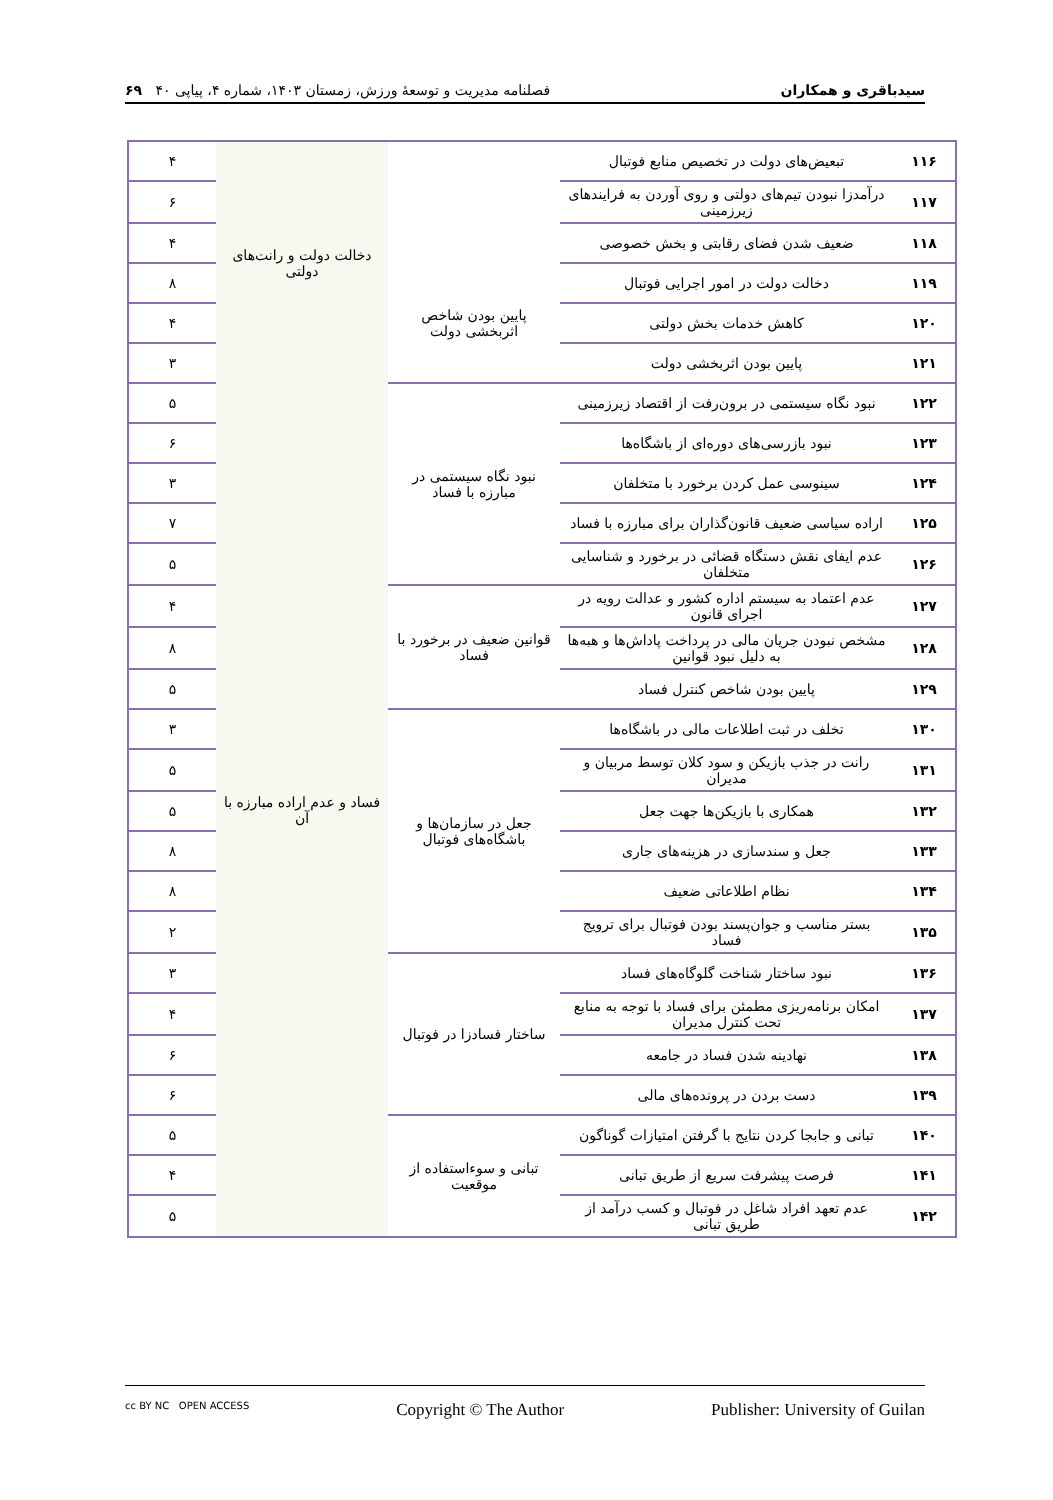سیدباقری و همکاران فصلنامه مدیریت و توسعهٔ ورزش، زمستان ۱۴۰۳، شماره ۴، پیاپی ۴۰ ۶۹
| ۱۱۶ | تبعیض‌های دولت در تخصیص منابع فوتبال | | دخالت دولت و رانت‌های دولتی | ۴ |
| ۱۱۷ | درآمدزا نبودن تیم‌های دولتی و روی آوردن به فرایندهای زیرزمینی | | | ۶ |
| ۱۱۸ | ضعیف شدن فضای رقابتی و بخش خصوصی | | | ۴ |
| ۱۱۹ | دخالت دولت در امور اجرایی فوتبال | پایین بودن شاخص اثربخشی دولت | | ۸ |
| ۱۲۰ | کاهش خدمات بخش دولتی | | | ۴ |
| ۱۲۱ | پایین بودن اثربخشی دولت | | | ۳ |
| ۱۲۲ | نبود نگاه سیستمی در برون‌رفت از اقتصاد زیرزمینی | نبود نگاه سیستمی در مبارزه با فساد | فساد و عدم اراده مبارزه با آن | ۵ |
| ۱۲۳ | نبود بازرسی‌های دوره‌ای از باشگاه‌ها | | | ۶ |
| ۱۲۴ | سینوسی عمل کردن برخورد با متخلفان | | | ۳ |
| ۱۲۵ | اراده سیاسی ضعیف قانون‌گذاران برای مبارزه با فساد | | | ۷ |
| ۱۲۶ | عدم ایفای نقش دستگاه قضائی در برخورد و شناسایی متخلفان | | | ۵ |
| ۱۲۷ | عدم اعتماد به سیستم اداره کشور و عدالت رویه در اجرای قانون | قوانین ضعیف در برخورد با فساد | | ۴ |
| ۱۲۸ | مشخص نبودن جریان مالی در پرداخت پاداش‌ها و هبه‌ها به دلیل نبود قوانین | | | ۸ |
| ۱۲۹ | پایین بودن شاخص کنترل فساد | | | ۵ |
| ۱۳۰ | تخلف در ثبت اطلاعات مالی در باشگاه‌ها | جعل در سازمان‌ها و باشگاه‌های فوتبال | | ۳ |
| ۱۳۱ | رانت در جذب بازیکن و سود کلان توسط مربیان و مدیران | | | ۵ |
| ۱۳۲ | همکاری با بازیکن‌ها جهت جعل | | | ۵ |
| ۱۳۳ | جعل و سندسازی در هزینه‌های جاری | | | ۸ |
| ۱۳۴ | نظام اطلاعاتی ضعیف | | | ۸ |
| ۱۳۵ | بستر مناسب و جوان‌پسند بودن فوتبال برای ترویج فساد | | | ۲ |
| ۱۳۶ | نبود ساختار شناخت گلوگاه‌های فساد | ساختار فسادزا در فوتبال | | ۳ |
| ۱۳۷ | امکان برنامه‌ریزی مطمئن برای فساد با توجه به منابع تحت کنترل مدیران | | | ۴ |
| ۱۳۸ | نهادینه شدن فساد در جامعه | | | ۶ |
| ۱۳۹ | دست بردن در پرونده‌های مالی | | | ۶ |
| ۱۴۰ | تبانی و جابجا کردن نتایج با گرفتن امتیازات گوناگون | تبانی و سوءاستفاده از موقعیت | | ۵ |
| ۱۴۱ | فرصت پیشرفت سریع از طریق تبانی | | | ۴ |
| ۱۴۲ | عدم تعهد افراد شاغل در فوتبال و کسب درآمد از طریق تبانی | | | ۵ |
cc BY NC OPEN ACCESS Copyright © The Author Publisher: University of Guilan